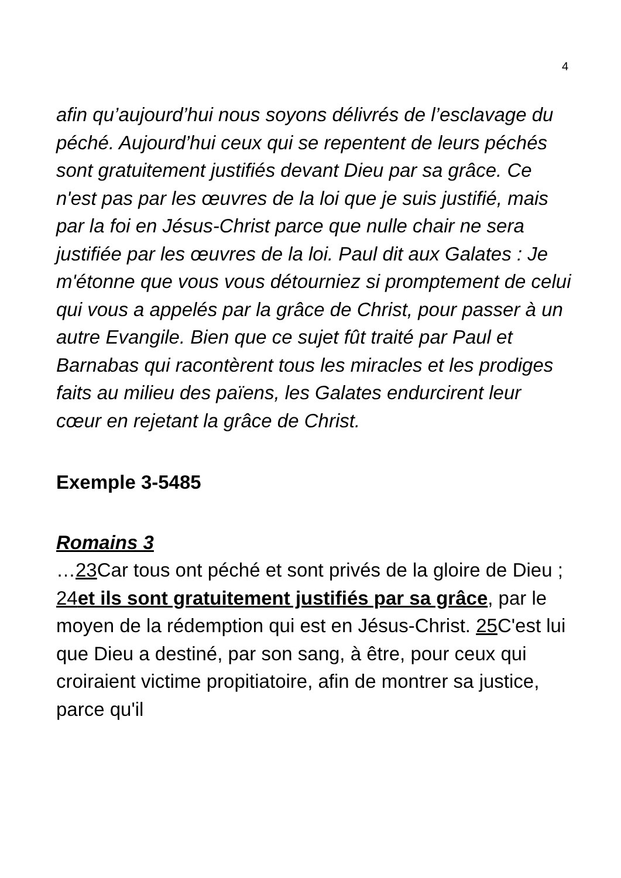4
afin qu’aujourd’hui nous soyons délivrés de l’esclavage du péché. Aujourd’hui ceux qui se repentent de leurs péchés sont gratuitement justifiés devant Dieu par sa grâce. Ce n'est pas par les œuvres de la loi que je suis justifié, mais par la foi en Jésus-Christ parce que nulle chair ne sera justifiée par les œuvres de la loi. Paul dit aux Galates : Je m'étonne que vous vous détourniez si promptement de celui qui vous a appelés par la grâce de Christ, pour passer à un autre Evangile. Bien que ce sujet fût traité par Paul et Barnabas qui racontèrent tous les miracles et les prodiges faits au milieu des païens, les Galates endurcirent leur cœur en rejetant la grâce de Christ.
Exemple 3-5485
Romains 3
…23 Car tous ont péché et sont privés de la gloire de Dieu ; 24et ils sont gratuitement justifiés par sa grâce, par le moyen de la rédemption qui est en Jésus-Christ. 25 C'est lui que Dieu a destiné, par son sang, à être, pour ceux qui croiraient victime propitiatoire, afin de montrer sa justice, parce qu'il